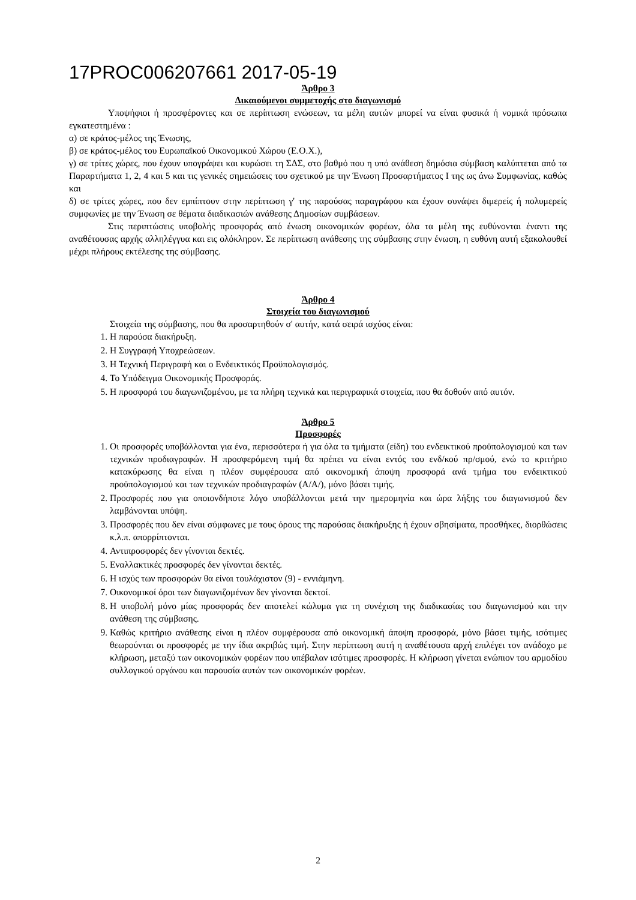17PROC006207661 2017-05-19
Άρθρο 3
Δικαιούμενοι συμμετοχής στο διαγωνισμό
Υποψήφιοι ή προσφέροντες και σε περίπτωση ενώσεων, τα μέλη αυτών μπορεί να είναι φυσικά ή νομικά πρόσωπα εγκατεστημένα :
α) σε κράτος-μέλος της Ένωσης,
β) σε κράτος-μέλος του Ευρωπαϊκού Οικονομικού Χώρου (Ε.Ο.Χ.),
γ) σε τρίτες χώρες, που έχουν υπογράψει και κυρώσει τη ΣΔΣ, στο βαθμό που η υπό ανάθεση δημόσια σύμβαση καλύπτεται από τα Παραρτήματα 1, 2, 4 και 5 και τις γενικές σημειώσεις του σχετικού με την Ένωση Προσαρτήματος Ι της ως άνω Συμφωνίας, καθώς και
δ) σε τρίτες χώρες, που δεν εμπίπτουν στην περίπτωση γ' της παρούσας παραγράφου και έχουν συνάψει διμερείς ή πολυμερείς συμφωνίες με την Ένωση σε θέματα διαδικασιών ανάθεσης Δημοσίων συμβάσεων.
Στις περιπτώσεις υποβολής προσφοράς από ένωση οικονομικών φορέων, όλα τα μέλη της ευθύνονται έναντι της αναθέτουσας αρχής αλληλέγγυα και εις ολόκληρον. Σε περίπτωση ανάθεσης της σύμβασης στην ένωση, η ευθύνη αυτή εξακολουθεί μέχρι πλήρους εκτέλεσης της σύμβασης.
Άρθρο 4
Στοιχεία του διαγωνισμού
Στοιχεία της σύμβασης, που θα προσαρτηθούν σ' αυτήν, κατά σειρά ισχύος είναι:
1. Η παρούσα διακήρυξη.
2. Η Συγγραφή Υποχρεώσεων.
3. Η Τεχνική Περιγραφή και ο Ενδεικτικός Προϋπολογισμός.
4. Το Υπόδειγμα Οικονομικής Προσφοράς.
5. Η προσφορά του διαγωνιζομένου, με τα πλήρη τεχνικά και περιγραφικά στοιχεία, που θα δοθούν από αυτόν.
Άρθρο 5
Προσφορές
1. Οι προσφορές υποβάλλονται για ένα, περισσότερα ή για όλα τα τμήματα (είδη) του ενδεικτικού προϋπολογισμού και των τεχνικών προδιαγραφών. Η προσφερόμενη τιμή θα πρέπει να είναι εντός του ενδ/κού πρ/σμού, ενώ το κριτήριο κατακύρωσης θα είναι η πλέον συμφέρουσα από οικονομική άποψη προσφορά ανά τμήμα του ενδεικτικού προϋπολογισμού και των τεχνικών προδιαγραφών (Α/Α/), μόνο βάσει τιμής.
2. Προσφορές που για οποιονδήποτε λόγο υποβάλλονται μετά την ημερομηνία και ώρα λήξης του διαγωνισμού δεν λαμβάνονται υπόψη.
3. Προσφορές που δεν είναι σύμφωνες με τους όρους της παρούσας διακήρυξης ή έχουν σβησίματα, προσθήκες, διορθώσεις κ.λ.π. απορρίπτονται.
4. Αντιπροσφορές δεν γίνονται δεκτές.
5. Εναλλακτικές προσφορές δεν γίνονται δεκτές.
6. Η ισχύς των προσφορών θα είναι τουλάχιστον (9) - εννιάμηνη.
7. Οικονομικοί όροι των διαγωνιζομένων δεν γίνονται δεκτοί.
8. Η υποβολή μόνο μίας προσφοράς δεν αποτελεί κώλυμα για τη συνέχιση της διαδικασίας του διαγωνισμού και την ανάθεση της σύμβασης.
9. Καθώς κριτήριο ανάθεσης είναι η πλέον συμφέρουσα από οικονομική άποψη προσφορά, μόνο βάσει τιμής, ισότιμες θεωρούνται οι προσφορές με την ίδια ακριβώς τιμή. Στην περίπτωση αυτή η αναθέτουσα αρχή επιλέγει τον ανάδοχο με κλήρωση, μεταξύ των οικονομικών φορέων που υπέβαλαν ισότιμες προσφορές. Η κλήρωση γίνεται ενώπιον του αρμοδίου συλλογικού οργάνου και παρουσία αυτών των οικονομικών φορέων.
2